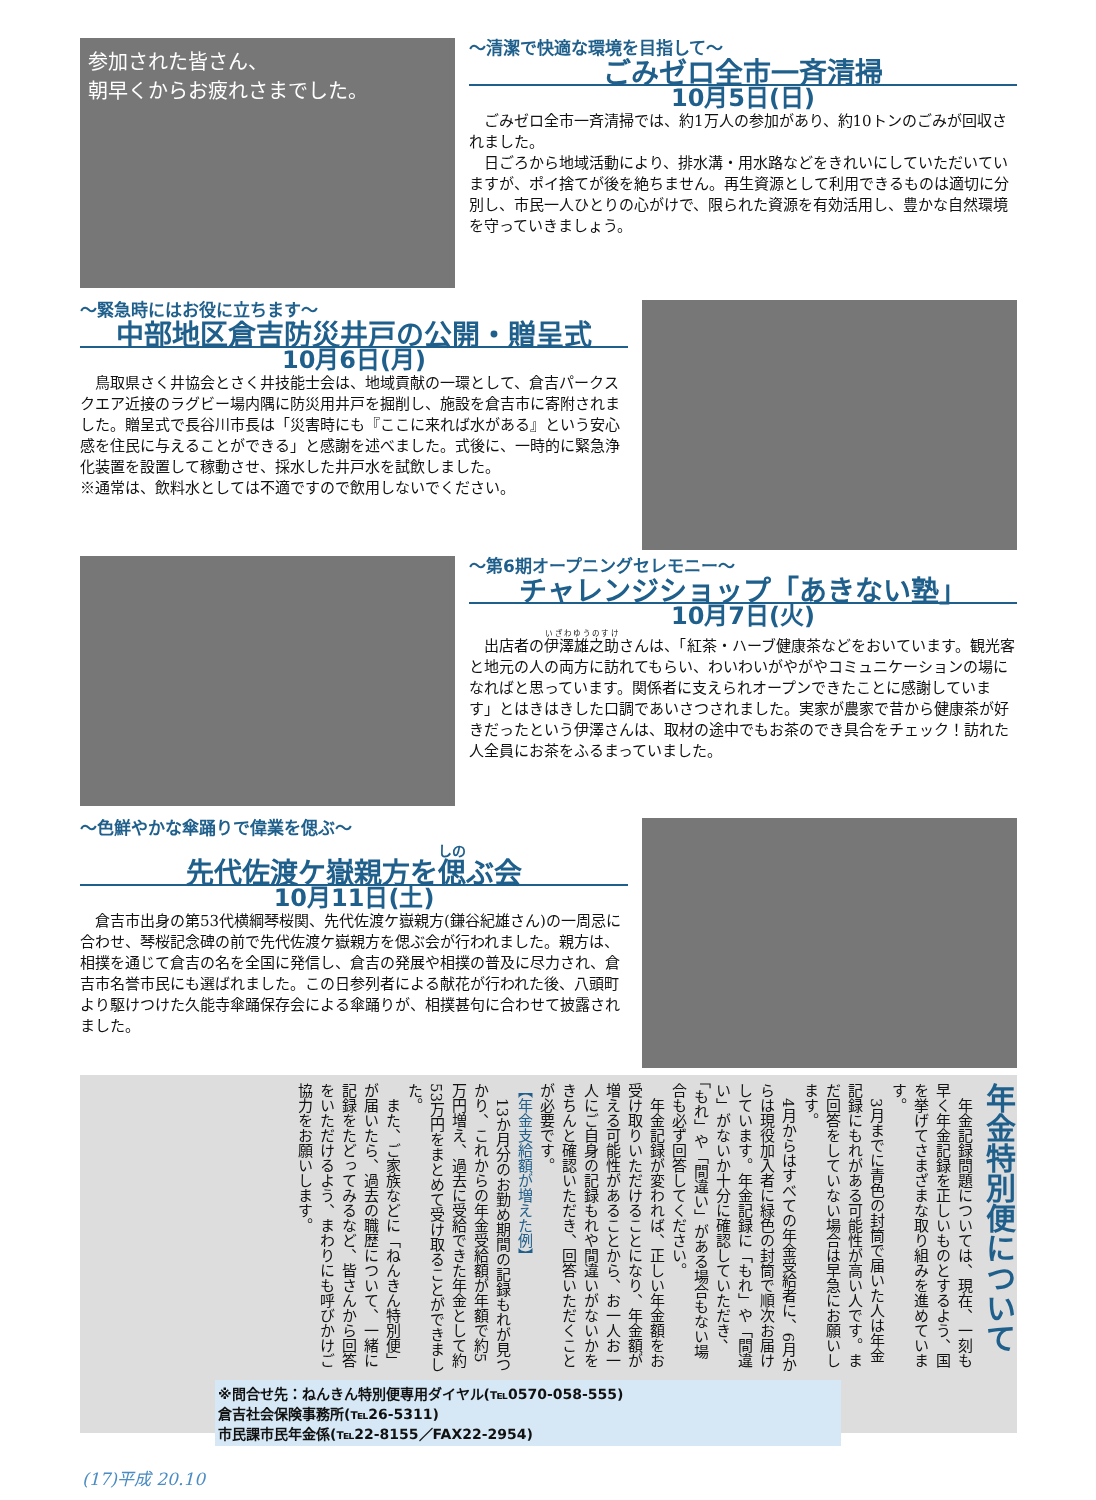参加された皆さん、
朝早くからお疲れさまでした。
～清潔で快適な環境を目指して～
ごみゼロ全市一斉清掃
10月5日(日)
ごみゼロ全市一斉清掃では、約1万人の参加があり、約10トンのごみが回収されました。
日ごろから地域活動により、排水溝・用水路などをきれいにしていただいていますが、ポイ捨てが後を絶ちません。再生資源として利用できるものは適切に分別し、市民一人ひとりの心がけで、限られた資源を有効活用し、豊かな自然環境を守っていきましょう。
～緊急時にはお役に立ちます～
中部地区倉吉防災井戸の公開・贈呈式
10月6日(月)
鳥取県さく井協会とさく井技能士会は、地域貢献の一環として、倉吉パークスクエア近接のラグビー場内隅に防災用井戸を掘削し、施設を倉吉市に寄附されました。贈呈式で長谷川市長は「災害時にも『ここに来れば水がある』という安心感を住民に与えることができる」と感謝を述べました。式後に、一時的に緊急浄化装置を設置して稼動させ、採水した井戸水を試飲しました。
※通常は、飲料水としては不適ですので飲用しないでください。
～第6期オープニングセレモニー～
チャレンジショップ「あきない塾」
10月7日(火)
出店者の伊澤雄之助さんは、「紅茶・ハーブ健康茶などをおいています。観光客と地元の人の両方に訪れてもらい、わいわいがやがやコミュニケーションの場になればと思っています。関係者に支えられオープンできたことに感謝しています」とはきはきした口調であいさつされました。実家が農家で昔から健康茶が好きだったという伊澤さんは、取材の途中でもお茶のでき具合をチェック！訪れた人全員にお茶をふるまっていました。
～色鮮やかな傘踊りで偉業を偲ぶ～
先代佐渡ケ嶽親方を偲ぶ会
10月11日(土)
倉吉市出身の第53代横綱琴桜関、先代佐渡ケ嶽親方(鎌谷紀雄さん)の一周忌に合わせ、琴桜記念碑の前で先代佐渡ケ嶽親方を偲ぶ会が行われました。親方は、相撲を通じて倉吉の名を全国に発信し、倉吉の発展や相撲の普及に尽力され、倉吉市名誉市民にも選ばれました。この日参列者による献花が行われた後、八頭町より駆けつけた久能寺傘踊保存会による傘踊りが、相撲甚句に合わせて披露されました。
年金特別便について
年金記録問題については、現在、一刻も早く年金記録を正しいものとするよう、国を挙げてさまざまな取り組みを進めています。
3月までに青色の封筒で届いた人は年金記録にもれがある可能性が高い人です。まだ回答をしていない場合は早急にお願いします。
4月からはすべての年金受給者に、6月からは現役加入者に緑色の封筒で順次お届けしています。年金記録に「もれ」や「間違い」がないか十分に確認していただき、「もれ」や「間違い」がある場合もない場合も必ず回答してください。
年金記録が変われば、正しい年金額をお受け取りいただけることになり、年金額が増える可能性があることから、お一人お一人にご自身の記録もれや間違いがないかをきちんと確認いただき、回答いただくことが必要です。
【年金支給額が増えた例】
13か月分のお勤め期間の記録もれが見つかり、これからの年金受給額が年額で約5万円増え、過去に受給できた年金として約53万円をまとめて受け取ることができました。
また、ご家族などに「ねんきん特別便」が届いたら、過去の職歴について、一緒に記録をたどってみるなど、皆さんから回答をいただけるよう、まわりにも呼びかけご協力をお願いします。
※問合せ先：ねんきん特別便専用ダイヤル(℡0570-058-555)
倉吉社会保険事務所(℡26-5311)
市民課市民年金係(℡22-8155／FAX22-2954)
(17)平成 20.10